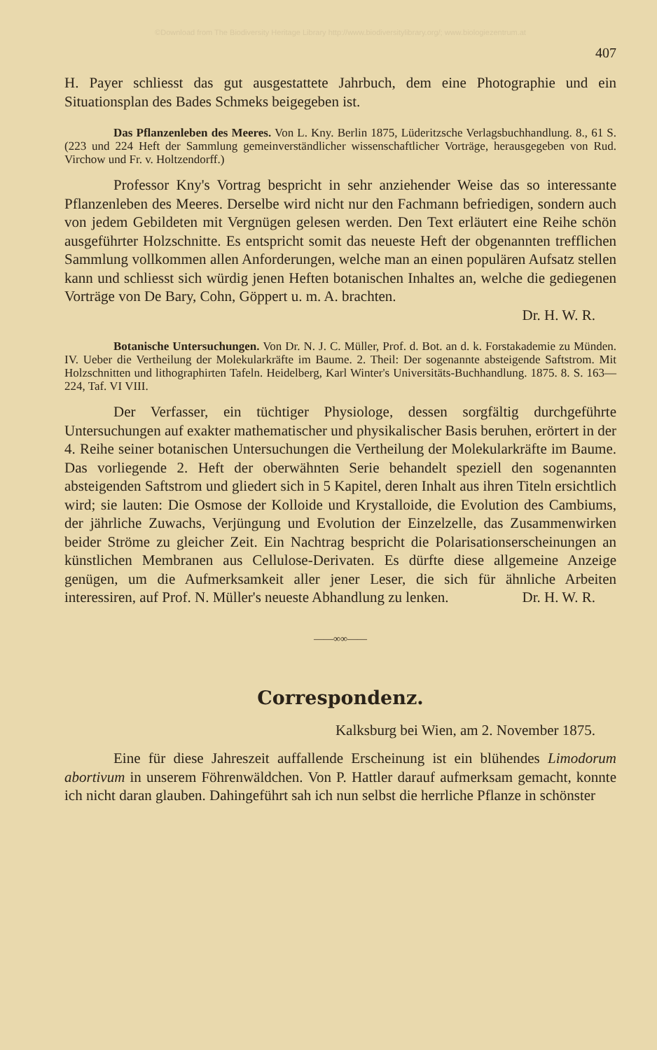©Download from The Biodiversity Heritage Library http://www.biodiversitylibrary.org/; www.biologiezentrum.at
407
H. Payer schliesst das gut ausgestattete Jahrbuch, dem eine Photographie und ein Situationsplan des Bades Schmeks beigegeben ist.
Das Pflanzenleben des Meeres. Von L. Kny. Berlin 1875, Lüderitzsche Verlagsbuchhandlung. 8., 61 S. (223 und 224 Heft der Sammlung gemeinverständlicher wissenschaftlicher Vorträge, herausgegeben von Rud. Virchow und Fr. v. Holtzendorff.)
Professor Kny's Vortrag bespricht in sehr anziehender Weise das so interessante Pflanzenleben des Meeres. Derselbe wird nicht nur den Fachmann befriedigen, sondern auch von jedem Gebildeten mit Vergnügen gelesen werden. Den Text erläutert eine Reihe schön ausgeführter Holzschnitte. Es entspricht somit das neueste Heft der obgenannten trefflichen Sammlung vollkommen allen Anforderungen, welche man an einen populären Aufsatz stellen kann und schliesst sich würdig jenen Heften botanischen Inhaltes an, welche die gediegenen Vorträge von De Bary, Cohn, Göppert u. m. A. brachten.
Dr. H. W. R.
Botanische Untersuchungen. Von Dr. N. J. C. Müller, Prof. d. Bot. an d. k. Forstakademie zu Münden. IV. Ueber die Vertheilung der Molekularkräfte im Baume. 2. Theil: Der sogenannte absteigende Saftstrom. Mit Holzschnitten und lithographirten Tafeln. Heidelberg, Karl Winter's Universitäts-Buchhandlung. 1875. 8. S. 163—224, Taf. VI VIII.
Der Verfasser, ein tüchtiger Physiologe, dessen sorgfältig durchgeführte Untersuchungen auf exakter mathematischer und physikalischer Basis beruhen, erörtert in der 4. Reihe seiner botanischen Untersuchungen die Vertheilung der Molekularkräfte im Baume. Das vorliegende 2. Heft der oberwähnten Serie behandelt speziell den sogenannten absteigenden Saftstrom und gliedert sich in 5 Kapitel, deren Inhalt aus ihren Titeln ersichtlich wird; sie lauten: Die Osmose der Kolloide und Krystalloide, die Evolution des Cambiums, der jährliche Zuwachs, Verjüngung und Evolution der Einzelzelle, das Zusammenwirken beider Ströme zu gleicher Zeit. Ein Nachtrag bespricht die Polarisationserscheinungen an künstlichen Membranen aus Cellulose-Derivaten. Es dürfte diese allgemeine Anzeige genügen, um die Aufmerksamkeit aller jener Leser, die sich für ähnliche Arbeiten interessiren, auf Prof. N. Müller's neueste Abhandlung zu lenken. Dr. H. W. R.
——∞∞——
Correspondenz.
Kalksburg bei Wien, am 2. November 1875.
Eine für diese Jahreszeit auffallende Erscheinung ist ein blühendes Limodorum abortivum in unserem Föhrenwäldchen. Von P. Hattler darauf aufmerksam gemacht, konnte ich nicht daran glauben. Dahingeführt sah ich nun selbst die herrliche Pflanze in schönster